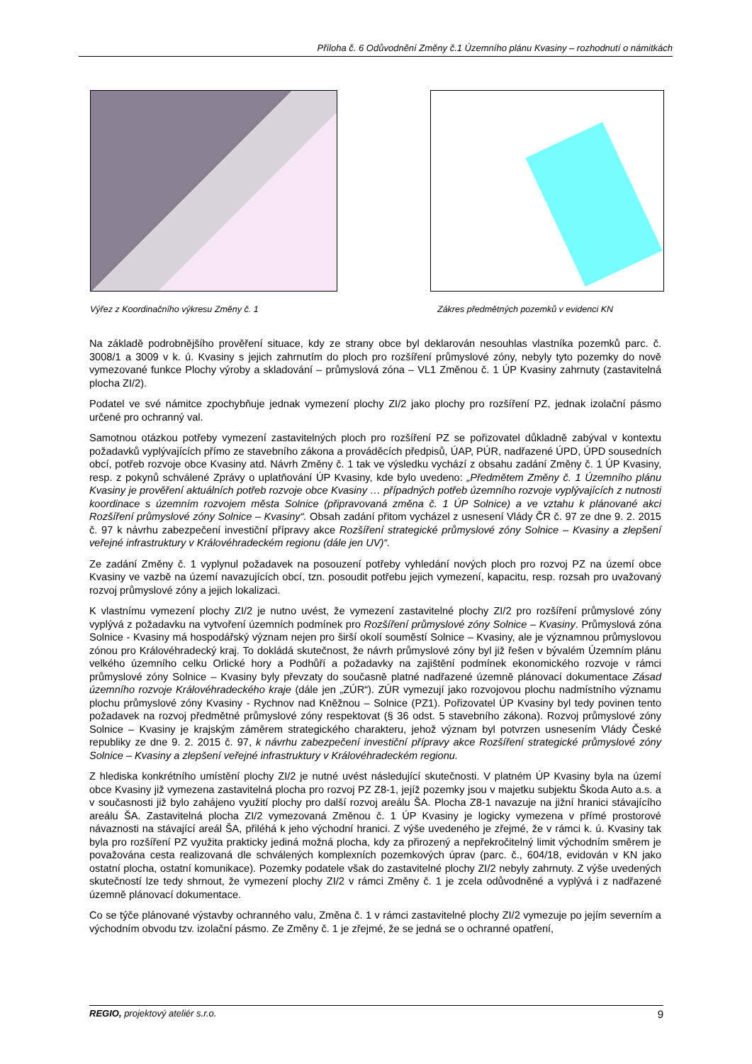Příloha č. 6 Odůvodnění Změny č.1 Územního plánu Kvasiny – rozhodnutí o námitkách
Výřez z Koordinačního výkresu Změny č. 1
Zákres předmětných pozemků v evidenci KN
Na základě podrobnějšího prověření situace, kdy ze strany obce byl deklarován nesouhlas vlastníka pozemků parc. č. 3008/1 a 3009 v k. ú. Kvasiny s jejich zahrnutím do ploch pro rozšíření průmyslové zóny, nebyly tyto pozemky do nově vymezované funkce Plochy výroby a skladování – průmyslová zóna – VL1 Změnou č. 1 ÚP Kvasiny zahrnuty (zastavitelná plocha ZI/2).
Podatel ve své námitce zpochybňuje jednak vymezení plochy ZI/2 jako plochy pro rozšíření PZ, jednak izolační pásmo určené pro ochranný val.
Samotnou otázkou potřeby vymezení zastavitelných ploch pro rozšíření PZ se pořizovatel důkladně zabýval v kontextu požadavků vyplývajících přímo ze stavebního zákona a prováděcích předpisů, ÚAP, PÚR, nadřazené ÚPD, ÚPD sousedních obcí, potřeb rozvoje obce Kvasiny atd. Návrh Změny č. 1 tak ve výsledku vychází z obsahu zadání Změny č. 1 ÚP Kvasiny, resp. z pokynů schválené Zprávy o uplatňování ÚP Kvasiny, kde bylo uvedeno: „Předmětem Změny č. 1 Územního plánu Kvasiny je prověření aktuálních potřeb rozvoje obce Kvasiny … případných potřeb územního rozvoje vyplývajících z nutnosti koordinace s územním rozvojem města Solnice (připravovaná změna č. 1 ÚP Solnice) a ve vztahu k plánované akci Rozšíření průmyslové zóny Solnice – Kvasiny“. Obsah zadání přitom vycházel z usnesení Vlády ČR č. 97 ze dne 9. 2. 2015 č. 97 k návrhu zabezpečení investiční přípravy akce Rozšíření strategické průmyslové zóny Solnice – Kvasiny a zlepšení veřejné infrastruktury v Královéhradeckém regionu (dále jen UV)“.
Ze zadání Změny č. 1 vyplynul požadavek na posouzení potřeby vyhledání nových ploch pro rozvoj PZ na území obce Kvasiny ve vazbě na území navazujících obcí, tzn. posoudit potřebu jejich vymezení, kapacitu, resp. rozsah pro uvažovaný rozvoj průmyslové zóny a jejich lokalizaci.
K vlastnímu vymezení plochy ZI/2 je nutno uvést, že vymezení zastavitelné plochy ZI/2 pro rozšíření průmyslové zóny vyplývá z požadavku na vytvoření územních podmínek pro Rozšíření průmyslové zóny Solnice – Kvasiny. Průmyslová zóna Solnice - Kvasiny má hospodářský význam nejen pro širší okolí souměstí Solnice – Kvasiny, ale je významnou průmyslovou zónou pro Královéhradecký kraj. To dokládá skutečnost, že návrh průmyslové zóny byl již řešen v bývalém Územním plánu velkého územního celku Orlické hory a Podhůří a požadavky na zajištění podmínek ekonomického rozvoje v rámci průmyslové zóny Solnice – Kvasiny byly převzaty do současně platné nadřazené územně plánovací dokumentace Zásad územního rozvoje Královéhradeckého kraje (dále jen „ZÚR“). ZÚR vymezují jako rozvojovou plochu nadmístního významu plochu průmyslové zóny Kvasiny - Rychnov nad Kněžnou – Solnice (PZ1). Pořizovatel ÚP Kvasiny byl tedy povinen tento požadavek na rozvoj předmětné průmyslové zóny respektovat (§ 36 odst. 5 stavebního zákona). Rozvoj průmyslové zóny Solnice – Kvasiny je krajským záměrem strategického charakteru, jehož význam byl potvrzen usnesením Vlády České republiky ze dne 9. 2. 2015 č. 97, k návrhu zabezpečení investiční přípravy akce Rozšíření strategické průmyslové zóny Solnice – Kvasiny a zlepšení veřejné infrastruktury v Královéhradeckém regionu.
Z hlediska konkrétního umístění plochy ZI/2 je nutné uvést následující skutečnosti. V platném ÚP Kvasiny byla na území obce Kvasiny již vymezena zastavitelná plocha pro rozvoj PZ Z8-1, jejíž pozemky jsou v majetku subjektu Škoda Auto a.s. a v současnosti již bylo zahájeno využití plochy pro další rozvoj areálu ŠA. Plocha Z8-1 navazuje na jižní hranici stávajícího areálu ŠA. Zastavitelná plocha ZI/2 vymezovaná Změnou č. 1 ÚP Kvasiny je logicky vymezena v přímé prostorové návaznosti na stávající areál ŠA, přiléhá k jeho východní hranici. Z výše uvedeného je zřejmé, že v rámci k. ú. Kvasiny tak byla pro rozšíření PZ využita prakticky jediná možná plocha, kdy za přirozený a nepřekročitelný limit východním směrem je považována cesta realizovaná dle schválených komplexních pozemkových úprav (parc. č., 604/18, evidován v KN jako ostatní plocha, ostatní komunikace). Pozemky podatele však do zastavitelné plochy ZI/2 nebyly zahrnuty. Z výše uvedených skutečností lze tedy shrnout, že vymezení plochy ZI/2 v rámci Změny č. 1 je zcela odůvodněné a vyplývá i z nadřazené územně plánovací dokumentace.
Co se týče plánované výstavby ochranného valu, Změna č. 1 v rámci zastavitelné plochy ZI/2 vymezuje po jejím severním a východním obvodu tzv. izolační pásmo. Ze Změny č. 1 je zřejmé, že se jedná se o ochranné opatření,
REGIO, projektový ateliér s.r.o. 9